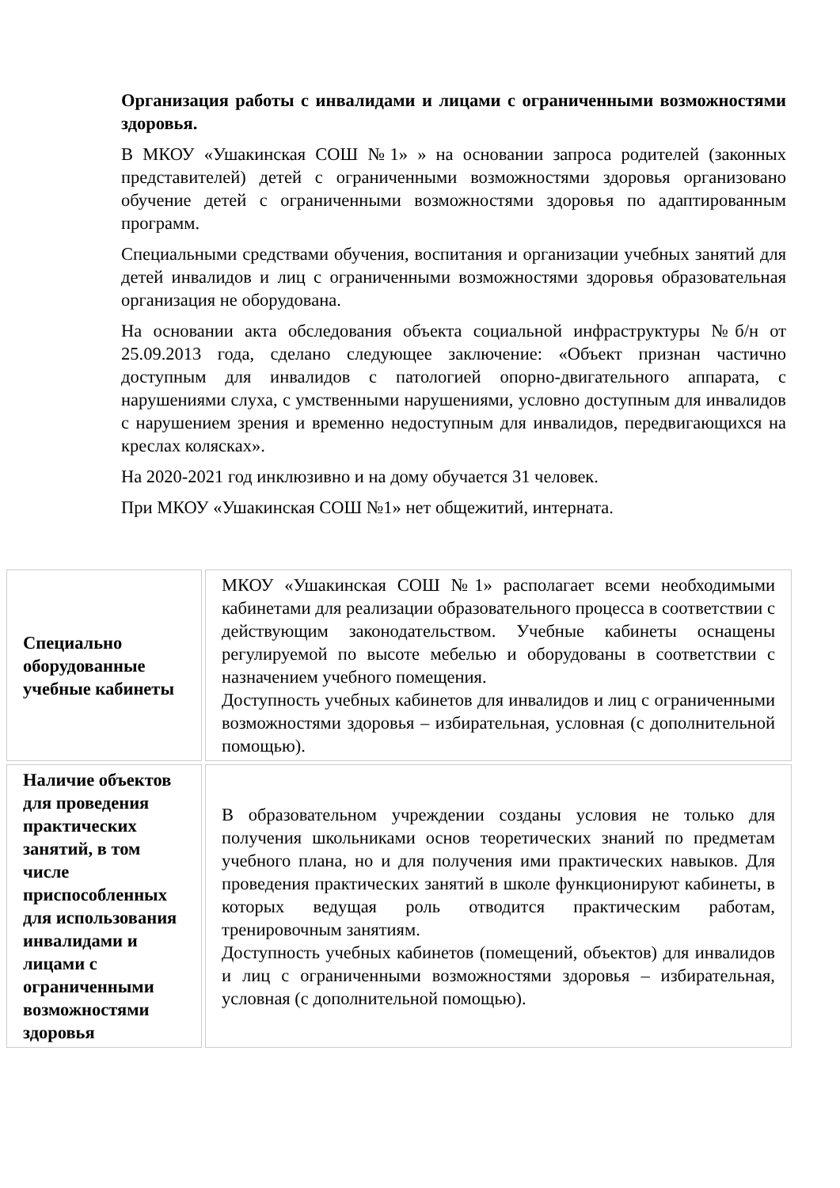Организация работы с инвалидами и лицами с ограниченными возможностями здоровья.
В МКОУ «Ушакинская СОШ №1» » на основании запроса родителей (законных представителей) детей с ограниченными возможностями здоровья организовано обучение детей с ограниченными возможностями здоровья по адаптированным программ.
Специальными средствами обучения, воспитания и организации учебных занятий для детей инвалидов и лиц с ограниченными возможностями здоровья образовательная организация не оборудована.
На основании акта обследования объекта социальной инфраструктуры №б/н от 25.09.2013 года, сделано следующее заключение: «Объект признан частично доступным для инвалидов с патологией опорно-двигательного аппарата, с нарушениями слуха, с умственными нарушениями, условно доступным для инвалидов с нарушением зрения и временно недоступным для инвалидов, передвигающихся на креслах колясках».
На 2020-2021 год инклюзивно и на дому обучается 31 человек.
При МКОУ «Ушакинская СОШ №1» нет общежитий, интерната.
| Специально оборудованные учебные кабинеты | МКОУ «Ушакинская СОШ №1» располагает всеми необходимыми кабинетами для реализации образовательного процесса в соответствии с действующим законодательством. Учебные кабинеты оснащены регулируемой по высоте мебелью и оборудованы в соответствии с назначением учебного помещения. Доступность учебных кабинетов для инвалидов и лиц с ограниченными возможностями здоровья – избирательная, условная (с дополнительной помощью). |
| Наличие объектов для проведения практических занятий, в том числе приспособленных для использования инвалидами и лицами с ограниченными возможностями здоровья | В образовательном учреждении созданы условия не только для получения школьниками основ теоретических знаний по предметам учебного плана, но и для получения ими практических навыков. Для проведения практических занятий в школе функционируют кабинеты, в которых ведущая роль отводится практическим работам, тренировочным занятиям. Доступность учебных кабинетов (помещений, объектов) для инвалидов и лиц с ограниченными возможностями здоровья – избирательная, условная (с дополнительной помощью). |